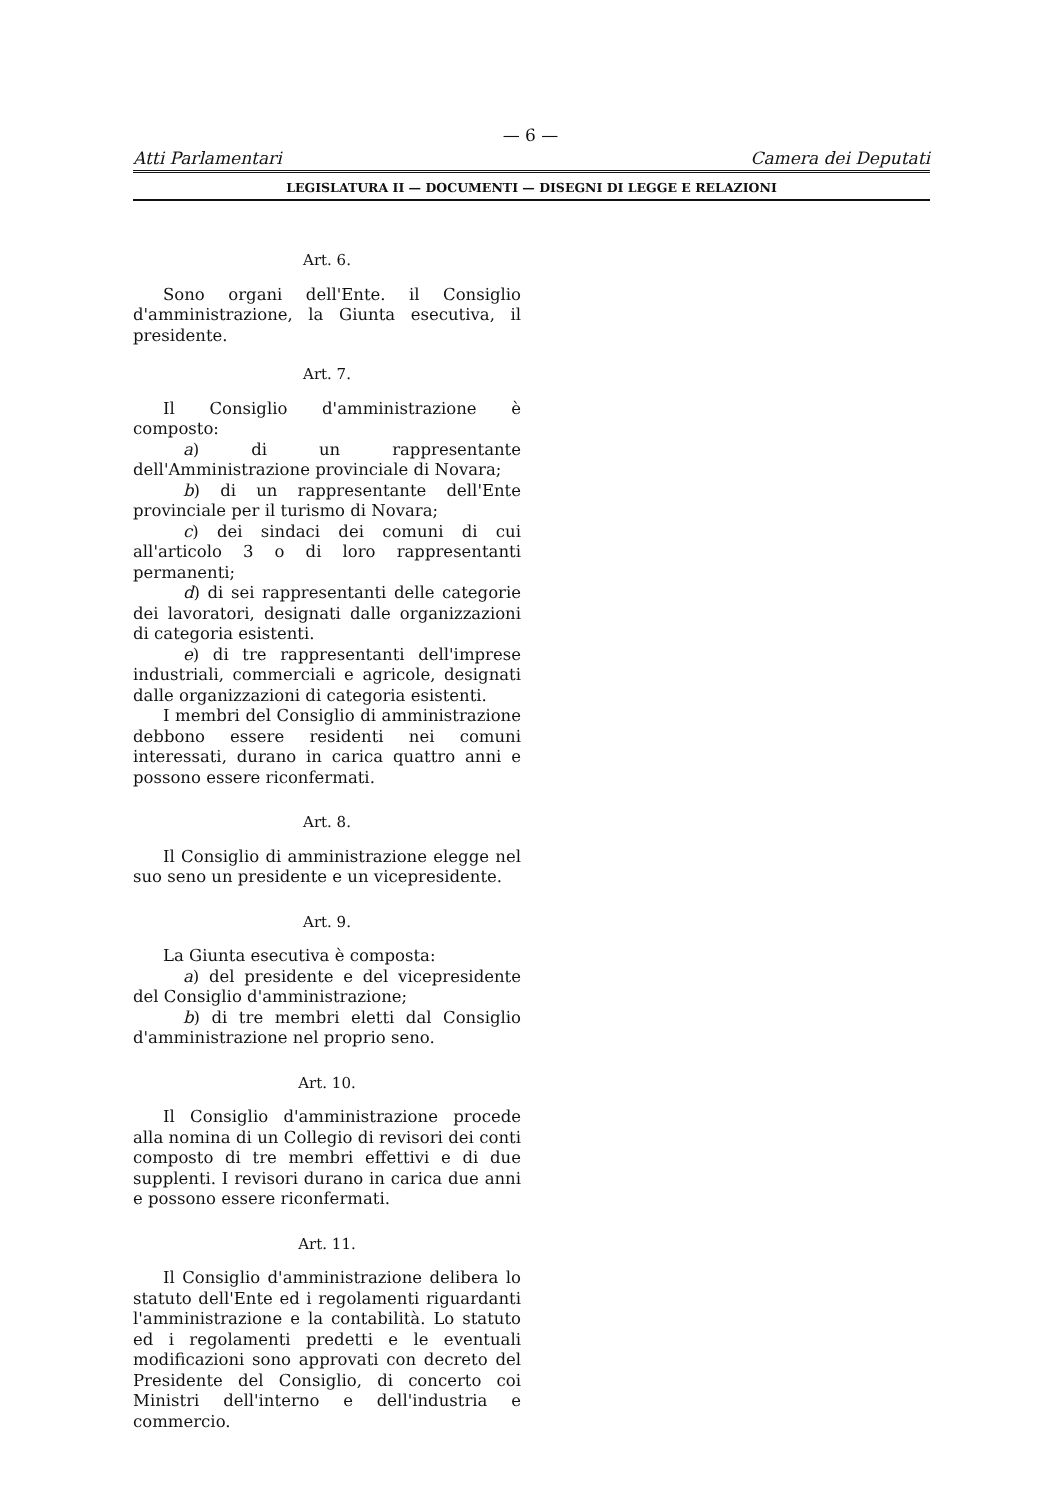— 6 —
Atti Parlamentari Camera dei Deputati
LEGISLATURA II — DOCUMENTI — DISEGNI DI LEGGE E RELAZIONI
Art. 6.
Sono organi dell'Ente. il Consiglio d'amministrazione, la Giunta esecutiva, il presidente.
Art. 7.
Il Consiglio d'amministrazione è composto:
a) di un rappresentante dell'Amministrazione provinciale di Novara;
b) di un rappresentante dell'Ente provinciale per il turismo di Novara;
c) dei sindaci dei comuni di cui all'articolo 3 o di loro rappresentanti permanenti;
d) di sei rappresentanti delle categorie dei lavoratori, designati dalle organizzazioni di categoria esistenti.
e) di tre rappresentanti dell'imprese industriali, commerciali e agricole, designati dalle organizzazioni di categoria esistenti.
I membri del Consiglio di amministrazione debbono essere residenti nei comuni interessati, durano in carica quattro anni e possono essere riconfermati.
Art. 8.
Il Consiglio di amministrazione elegge nel suo seno un presidente e un vicepresidente.
Art. 9.
La Giunta esecutiva è composta:
a) del presidente e del vicepresidente del Consiglio d'amministrazione;
b) di tre membri eletti dal Consiglio d'amministrazione nel proprio seno.
Art. 10.
Il Consiglio d'amministrazione procede alla nomina di un Collegio di revisori dei conti composto di tre membri effettivi e di due supplenti. I revisori durano in carica due anni e possono essere riconfermati.
Art. 11.
Il Consiglio d'amministrazione delibera lo statuto dell'Ente ed i regolamenti riguardanti l'amministrazione e la contabilità. Lo statuto ed i regolamenti predetti e le eventuali modificazioni sono approvati con decreto del Presidente del Consiglio, di concerto coi Ministri dell'interno e dell'industria e commercio.